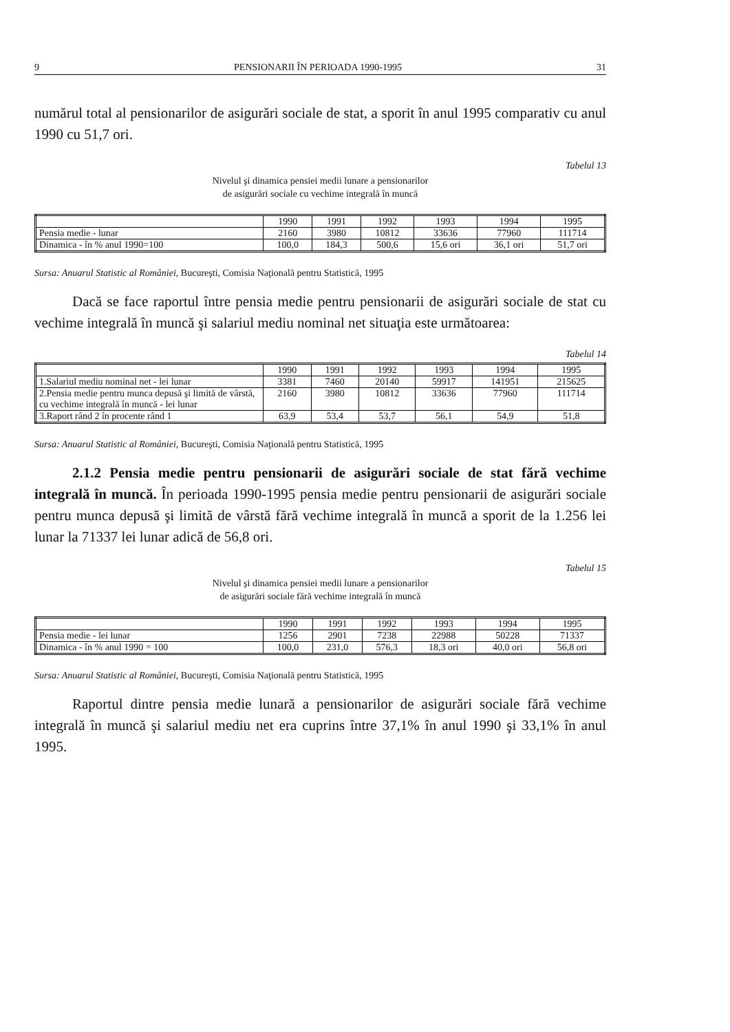9 PENSIONARII ÎN PERIOADA 1990-1995 31
numărul total al pensionarilor de asigurări sociale de stat, a sporit în anul 1995 comparativ cu anul 1990 cu 51,7 ori.
Tabelul 13
Nivelul şi dinamica pensiei medii lunare a pensionarilor
de asigurări sociale cu vechime integrală în muncă
| | 1990 | 1991 | 1992 | 1993 | 1994 | 1995 |
| --- | --- | --- | --- | --- | --- | --- |
| Pensia medie - lunar | 2160 | 3980 | 10812 | 33636 | 77960 | 111714 |
| Dinamica - în % anul 1990=100 | 100,0 | 184,3 | 500,6 | 15,6 ori | 36,1 ori | 51,7 ori |
Sursa: Anuarul Statistic al României, Bucureşti, Comisia Naţională pentru Statistică, 1995
Dacă se face raportul între pensia medie pentru pensionarii de asigurări sociale de stat cu vechime integrală în muncă şi salariul mediu nominal net situaţia este următoarea:
Tabelul 14
| | 1990 | 1991 | 1992 | 1993 | 1994 | 1995 |
| --- | --- | --- | --- | --- | --- | --- |
| 1.Salariul mediu nominal net - lei lunar | 3381 | 7460 | 20140 | 59917 | 141951 | 215625 |
| 2.Pensia medie pentru munca depusă şi limită de vârstă, cu vechime integrală în muncă - lei lunar | 2160 | 3980 | 10812 | 33636 | 77960 | 111714 |
| 3.Raport rând 2 în procente rând 1 | 63,9 | 53,4 | 53,7 | 56,1 | 54,9 | 51,8 |
Sursa: Anuarul Statistic al României, Bucureşti, Comisia Naţională pentru Statistică, 1995
2.1.2 Pensia medie pentru pensionarii de asigurări sociale de stat fără vechime integrală în muncă. În perioada 1990-1995 pensia medie pentru pensionarii de asigurări sociale pentru munca depusă şi limită de vârstă fără vechime integrală în muncă a sporit de la 1.256 lei lunar la 71337 lei lunar adică de 56,8 ori.
Tabelul 15
Nivelul şi dinamica pensiei medii lunare a pensionarilor
de asigurări sociale fără vechime integrală în muncă
| | 1990 | 1991 | 1992 | 1993 | 1994 | 1995 |
| --- | --- | --- | --- | --- | --- | --- |
| Pensia medie - lei lunar | 1256 | 2901 | 7238 | 22988 | 50228 | 71337 |
| Dinamica - în % anul 1990 = 100 | 100,0 | 231,0 | 576,3 | 18,3 ori | 40,0 ori | 56,8 ori |
Sursa: Anuarul Statistic al României, Bucureşti, Comisia Naţională pentru Statistică, 1995
Raportul dintre pensia medie lunară a pensionarilor de asigurări sociale fără vechime integrală în muncă şi salariul mediu net era cuprins între 37,1% în anul 1990 şi 33,1% în anul 1995.